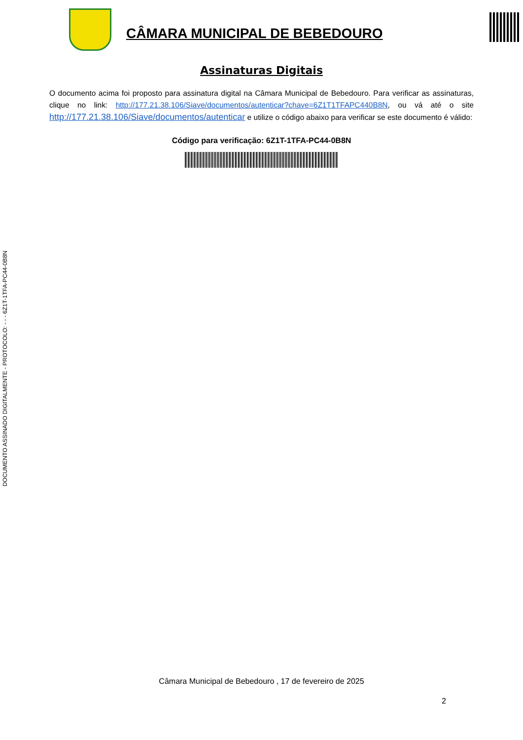CÂMARA MUNICIPAL DE BEBEDOURO
Assinaturas Digitais
O documento acima foi proposto para assinatura digital na Câmara Municipal de Bebedouro. Para verificar as assinaturas, clique no link: http://177.21.38.106/Siave/documentos/autenticar?chave=6Z1T1TFAPC440B8N, ou vá até o site http://177.21.38.106/Siave/documentos/autenticar e utilize o código abaixo para verificar se este documento é válido:
Código para verificação: 6Z1T-1TFA-PC44-0B8N
DOCUMENTO ASSINADO DIGITALMENTE - PROTOCOLO: - - - 6Z1T-1TFA-PC44-0B8N
Câmara Municipal de Bebedouro , 17 de fevereiro de 2025
2